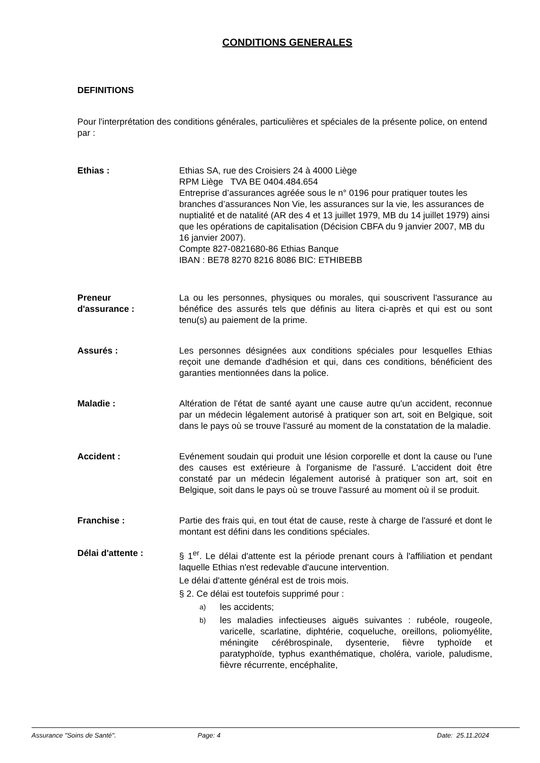CONDITIONS GENERALES
DEFINITIONS
Pour l'interprétation des conditions générales, particulières et spéciales de la présente police, on entend par :
Ethias : Ethias SA, rue des Croisiers 24 à 4000 Liège
RPM Liège TVA BE 0404.484.654
Entreprise d’assurances agréée sous le n° 0196 pour pratiquer toutes les branches d’assurances Non Vie, les assurances sur la vie, les assurances de nuptialité et de natalité (AR des 4 et 13 juillet 1979, MB du 14 juillet 1979) ainsi que les opérations de capitalisation (Décision CBFA du 9 janvier 2007, MB du 16 janvier 2007).
Compte 827-0821680-86 Ethias Banque
IBAN : BE78 8270 8216 8086 BIC: ETHIBEBB
Preneur
d'assurance :
La ou les personnes, physiques ou morales, qui souscrivent l'assurance au bénéfice des assurés tels que définis au litera ci-après et qui est ou sont tenu(s) au paiement de la prime.
Assurés : Les personnes désignées aux conditions spéciales pour lesquelles Ethias reçoit une demande d'adhésion et qui, dans ces conditions, bénéficient des garanties mentionnées dans la police.
Maladie : Altération de l'état de santé ayant une cause autre qu'un accident, reconnue par un médecin légalement autorisé à pratiquer son art, soit en Belgique, soit dans le pays où se trouve l'assuré au moment de la constatation de la maladie.
Accident : Evénement soudain qui produit une lésion corporelle et dont la cause ou l'une des causes est extérieure à l'organisme de l'assuré. L'accident doit être constaté par un médecin légalement autorisé à pratiquer son art, soit en Belgique, soit dans le pays où se trouve l'assuré au moment où il se produit.
Franchise : Partie des frais qui, en tout état de cause, reste à charge de l'assuré et dont le montant est défini dans les conditions spéciales.
Délai d'attente : § 1<sup>er</sup>. Le délai d'attente est la période prenant cours à l'affiliation et pendant laquelle Ethias n'est redevable d'aucune intervention.
Le délai d'attente général est de trois mois.
§ 2. Ce délai est toutefois supprimé pour :
a) les accidents;
b) les maladies infectieuses aiguës suivantes : rubéole, rougeole, varicelle, scarlatine, diphtérie, coqueluche, oreillons, poliomyélite, méningite cérébrospinale, dysenterie, fièvre typhoïde et paratyphoïde, typhus exanthématique, choléra, variole, paludisme, fièvre récurrente, encéphalite,
Assurance "Soins de Santé". Page: 4 Date: 25.11.2024